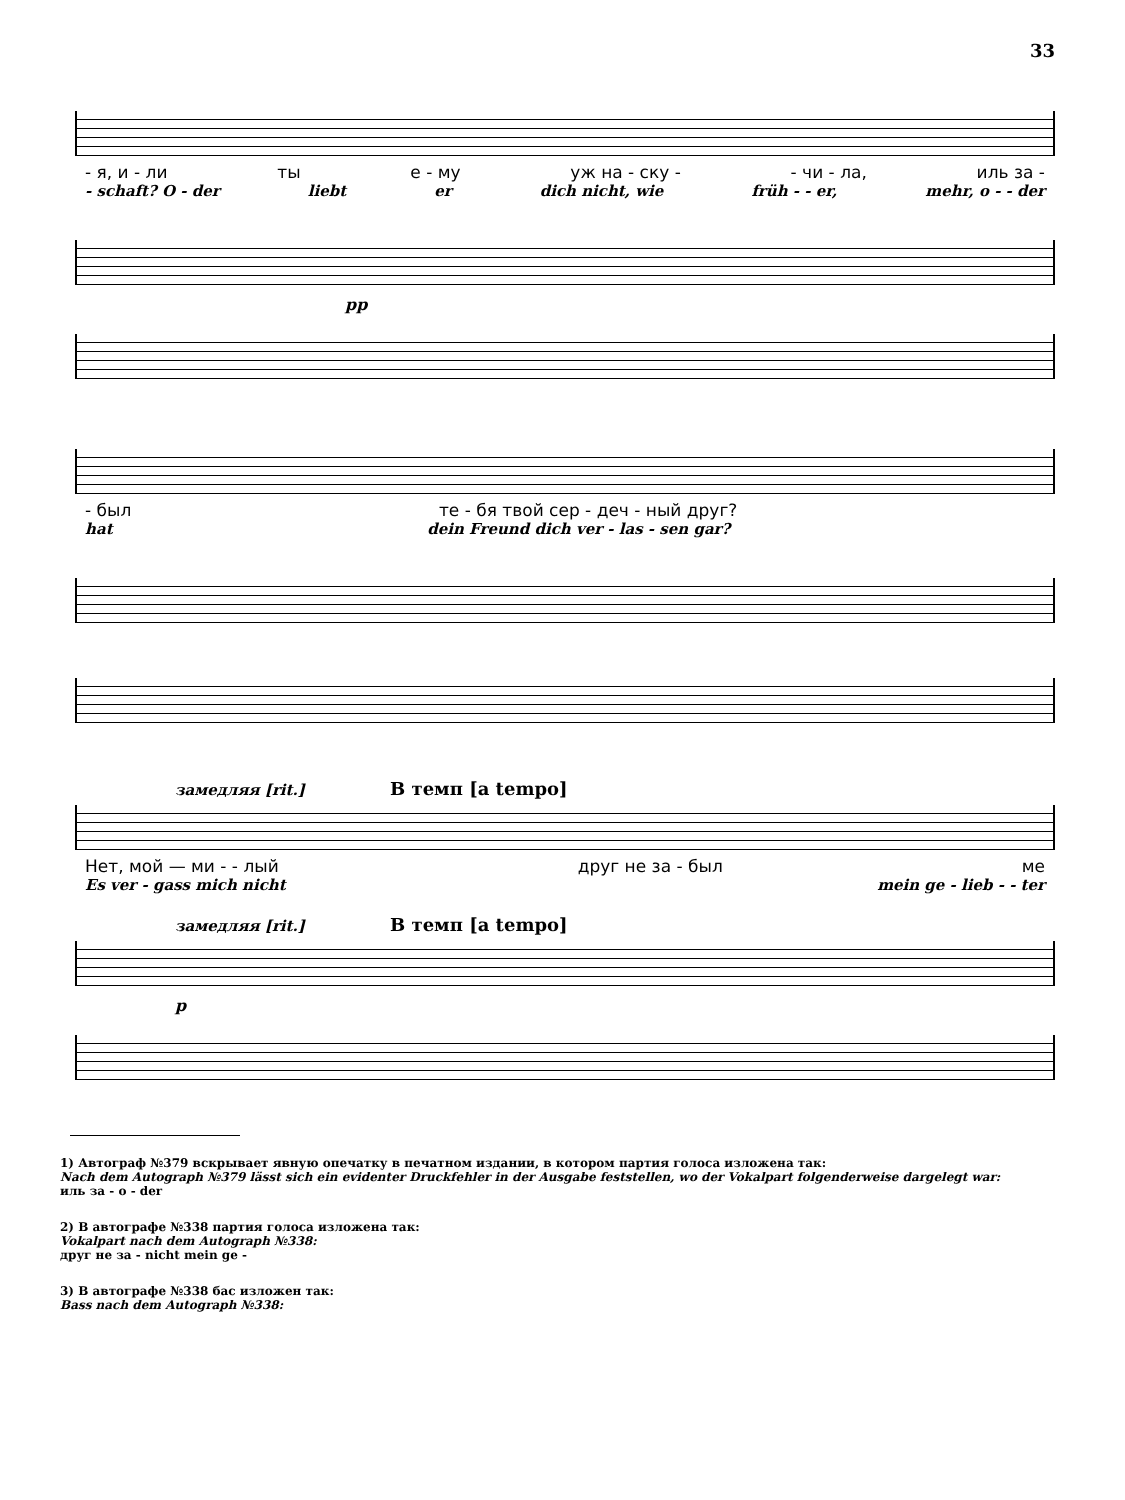33
- я, и - ли ты е - му уж на - ску - - чи - ла, иль за -
- schaft? O - der liebt er dich nicht, wie früh - - er, mehr, o - - der
pp
- был те - бя твой сер - деч - ный друг?
hat dein Freund dich ver - las - sen gar?
замедляя [rit.] В темп [a tempo]
Нет, мой — ми - - лый друг не за - был ме
Es ver - gass mich nicht mein ge - lieb - - ter
замедляя [rit.] В темп [a tempo]
p
1) Автограф №379 вскрывает явную опечатку в печатном издании, в котором партия голоса изложена так:
Nach dem Autograph №379 lässt sich ein evidenter Druckfehler in der Ausgabe feststellen, wo der Vokalpart folgenderweise dargelegt war:
иль за - o - der
2) В автографе №338 партия голоса изложена так:
Vokalpart nach dem Autograph №338:
друг не за - nicht mein ge -
3) В автографе №338 бас изложен так:
Bass nach dem Autograph №338: